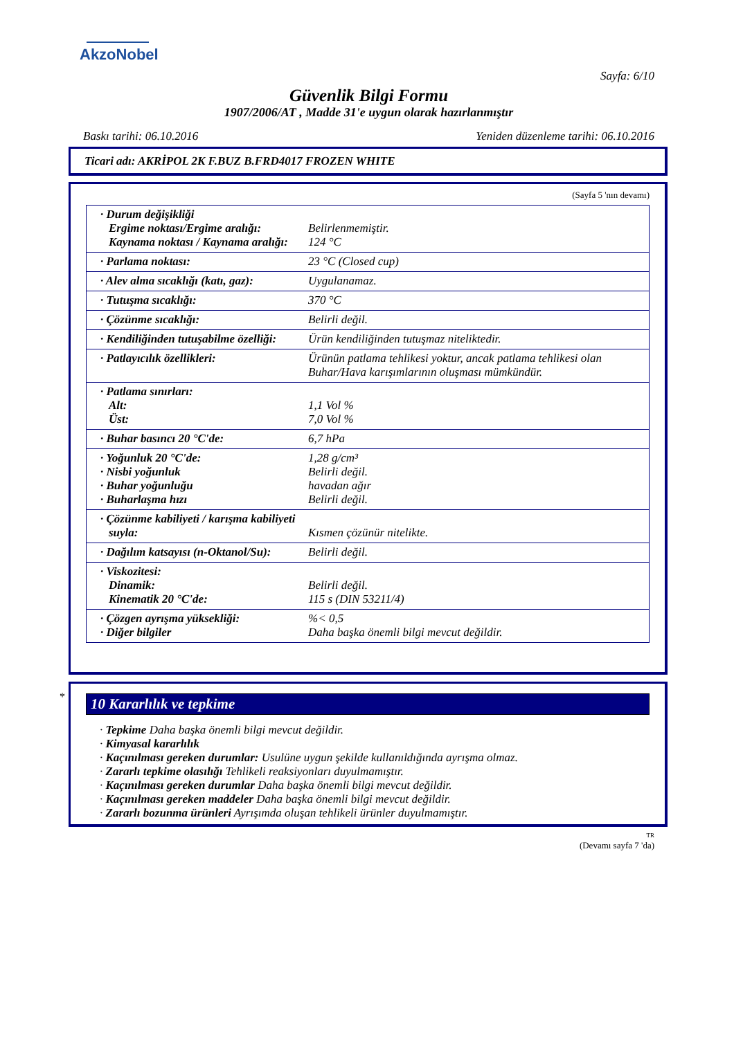AkzoNobel
Sayfa: 6/10
Güvenlik Bilgi Formu
1907/2006/AT , Madde 31'e uygun olarak hazırlanmıştır
Baskı tarihi: 06.10.2016 Yeniden düzenleme tarihi: 06.10.2016
Ticari adı: AKRİPOL 2K F.BUZ B.FRD4017 FROZEN WHITE
(Sayfa 5 'nın devamı)
| · Durum değişikliği Ergime noktası/Ergime aralığı: Kaynama noktası / Kaynama aralığı: | Belirlenmemiştir. 124 °C |
| · Parlama noktası: | 23 °C (Closed cup) |
| · Alev alma sıcaklığı (katı, gaz): | Uygulanamaz. |
| · Tutuşma sıcaklığı: | 370 °C |
| · Çözünme sıcaklığı: | Belirli değil. |
| · Kendiliğinden tutuşabilme özelliği: | Ürün kendiliğinden tutuşmaz niteliktedir. |
| · Patlayıcılık özellikleri: | Ürünün patlama tehlikesi yoktur, ancak patlama tehlikesi olan Buhar/Hava karışımlarının oluşması mümkündür. |
| · Patlama sınırları: Alt: Üst: | 1,1 Vol % 7,0 Vol % |
| · Buhar basıncı 20 °C'de: | 6,7 hPa |
| · Yoğunluk 20 °C'de: · Nisbi yoğunluk · Buhar yoğunluğu · Buharlaşma hızı | 1,28 g/cm³ Belirli değil. havadan ağır Belirli değil. |
| · Çözünme kabiliyeti / karışma kabiliyeti suyla: | Kısmen çözünür nitelikte. |
| · Dağılım katsayısı (n-Oktanol/Su): | Belirli değil. |
| · Viskozitesi: Dinamik: Kinematik 20 °C'de: | Belirli değil. 115 s (DIN 53211/4) |
| · Çözgen ayrışma yüksekliği: · Diğer bilgiler | %< 0,5 Daha başka önemli bilgi mevcut değildir. |
*
10 Kararlılık ve tepkime
· Tepkime Daha başka önemli bilgi mevcut değildir.
· Kimyasal kararlılık
· Kaçınılması gereken durumlar: Usulüne uygun şekilde kullanıldığında ayrışma olmaz.
· Zararlı tepkime olasılığı Tehlikeli reaksiyonları duyulmamıştır.
· Kaçınılması gereken durumlar Daha başka önemli bilgi mevcut değildir.
· Kaçınılması gereken maddeler Daha başka önemli bilgi mevcut değildir.
· Zararlı bozunma ürünleri Ayrışımda oluşan tehlikeli ürünler duyulmamıştır.
TR
(Devamı sayfa 7 'da)